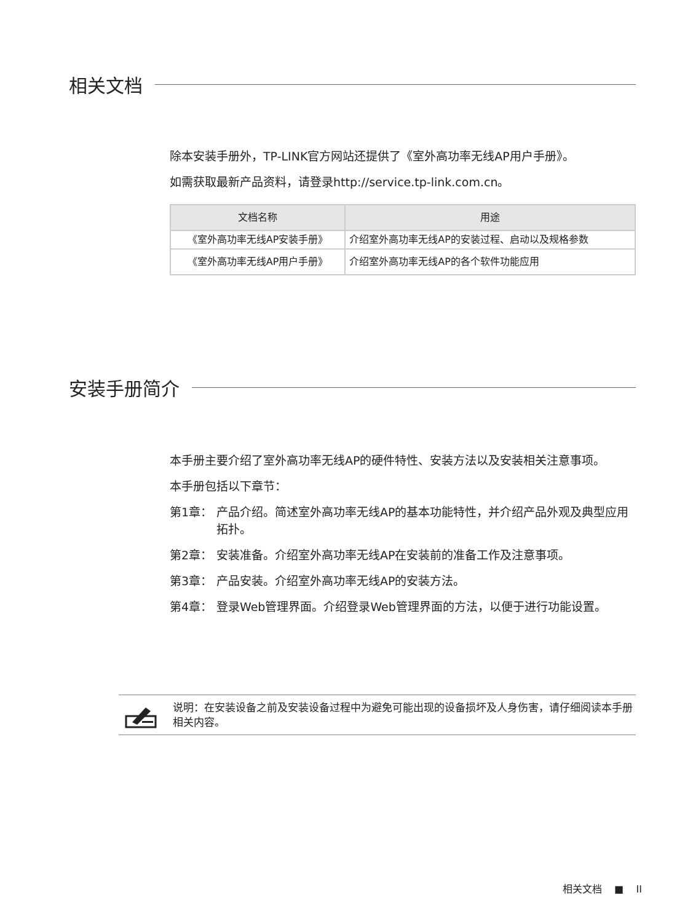相关文档
除本安装手册外，TP-LINK官方网站还提供了《室外高功率无线AP用户手册》。
如需获取最新产品资料，请登录http://service.tp-link.com.cn。
| 文档名称 | 用途 |
| --- | --- |
| 《室外高功率无线AP安装手册》 | 介绍室外高功率无线AP的安装过程、启动以及规格参数 |
| 《室外高功率无线AP用户手册》 | 介绍室外高功率无线AP的各个软件功能应用 |
安装手册简介
本手册主要介绍了室外高功率无线AP的硬件特性、安装方法以及安装相关注意事项。
本手册包括以下章节：
第1章： 产品介绍。简述室外高功率无线AP的基本功能特性，并介绍产品外观及典型应用拓扑。
第2章： 安装准备。介绍室外高功率无线AP在安装前的准备工作及注意事项。
第3章： 产品安装。介绍室外高功率无线AP的安装方法。
第4章： 登录Web管理界面。介绍登录Web管理界面的方法，以便于进行功能设置。
说明：在安装设备之前及安装设备过程中为避免可能出现的设备损坏及人身伤害，请仔细阅读本手册相关内容。
相关文档 ■ II